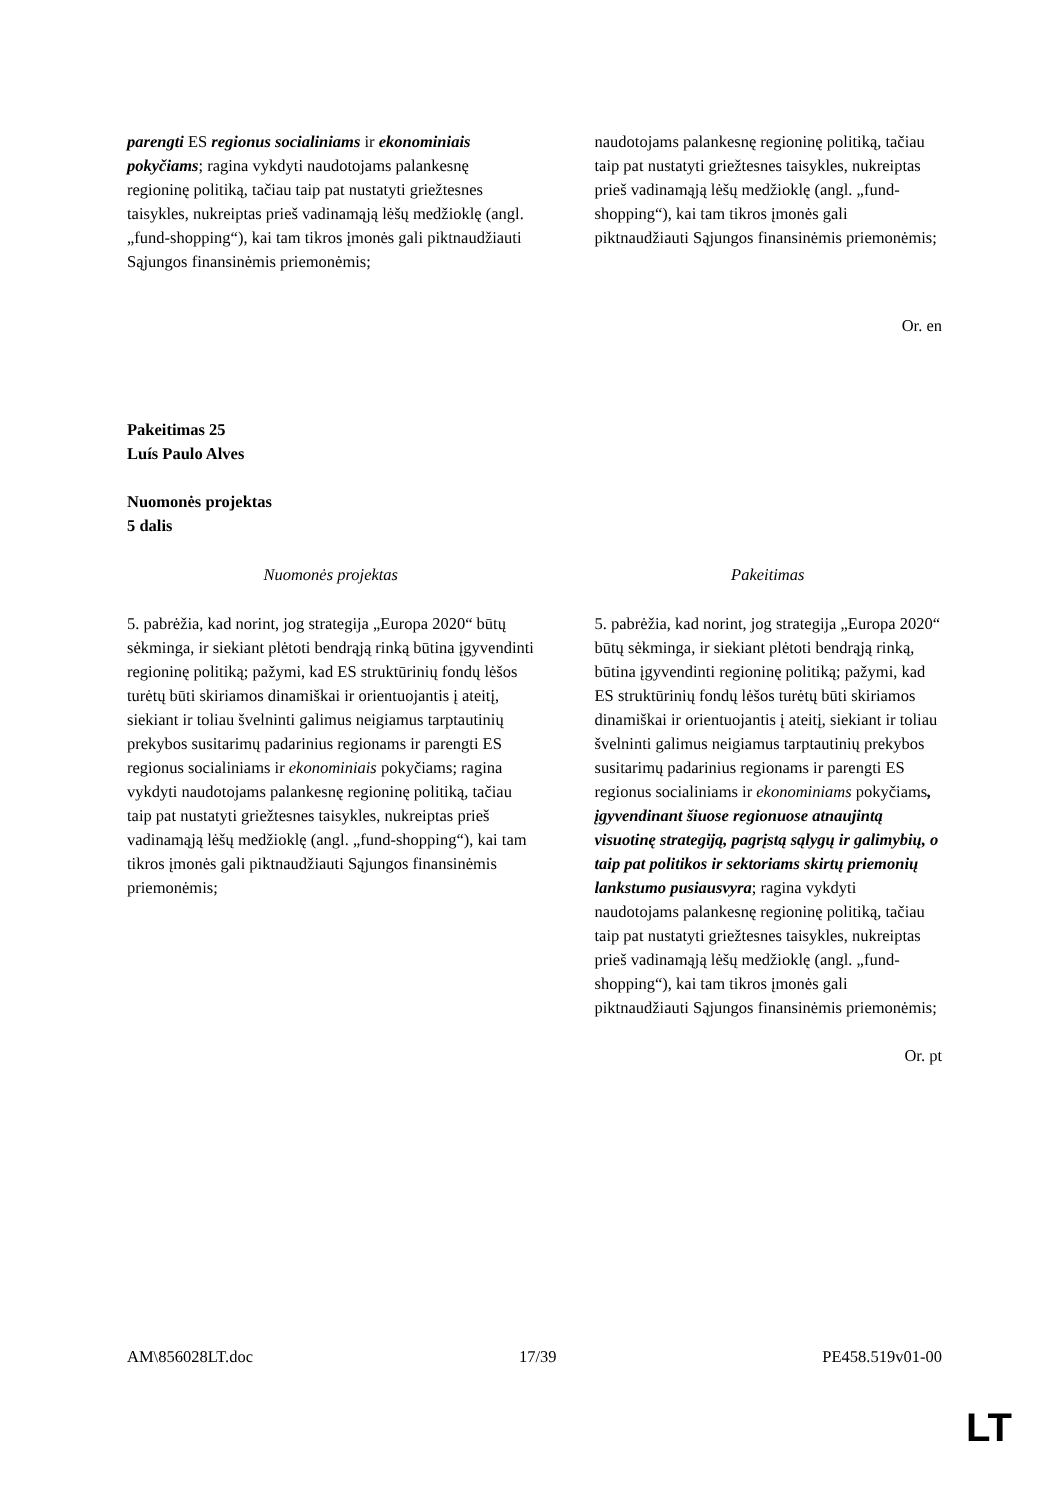| parengti ES regionus socialiniams ir ekonominiais pokyčiams ; ragina vykdyti naudotojams palankesnę regioninę politiką, tačiau taip pat nustatyti griežtesnes taisykles, nukreiptas prieš vadinamąją lėšų medžioklę (angl. „fund-shopping“), kai tam tikros įmonės gali piktnaudžiauti Sąjungos finansinėmis priemonėmis; | naudotojams palankesnę regioninę politiką, tačiau taip pat nustatyti griežtesnes taisykles, nukreiptas prieš vadinamąją lėšų medžioklę (angl. „fund-shopping“), kai tam tikros įmonės gali piktnaudžiauti Sąjungos finansinėmis priemonėmis; |
Or. en
Pakeitimas 25
Luís Paulo Alves
Nuomonės projektas
5 dalis
| Nuomonės projektas | Pakeitimas |
| --- | --- |
| 5. pabrėžia, kad norint, jog strategija „Europa 2020“ būtų sėkminga, ir siekiant plėtoti bendrąją rinką būtina įgyvendinti regioninę politiką; pažymi, kad ES struktūrinių fondų lėšos turėtų būti skiriamos dinamiškai ir orientuojantis į ateitį, siekiant ir toliau švelninti galimus neigiamus tarptautinių prekybos susitarimų padarinius regionams ir parengti ES regionus socialiniams ir ekonominiais pokyčiams; ragina vykdyti naudotojams palankesnę regioninę politiką, tačiau taip pat nustatyti griežtesnes taisykles, nukreiptas prieš vadinamąją lėšų medžioklę (angl. „fund-shopping“), kai tam tikros įmonės gali piktnaudžiauti Sąjungos finansinėmis priemonėmis; | 5. pabrėžia, kad norint, jog strategija „Europa 2020“ būtų sėkminga, ir siekiant plėtoti bendrąją rinką, būtina įgyvendinti regioninę politiką; pažymi, kad ES struktūrinių fondų lėšos turėtų būti skiriamos dinamiškai ir orientuojantis į ateitį, siekiant ir toliau švelninti galimus neigiamus tarptautinių prekybos susitarimų padarinius regionams ir parengti ES regionus socialiniams ir ekonominiams pokyčiams , įgyvendinant šiuose regionuose atnaujintą visuotinę strategiją, pagrįstą sąlygų ir galimybių, o taip pat politikos ir sektoriams skirtų priemonių lankstumo pusiausvyra ; ragina vykdyti naudotojams palankesnę regioninę politiką, tačiau taip pat nustatyti griežtesnes taisykles, nukreiptas prieš vadinamąją lėšų medžioklę (angl. „fund-shopping“), kai tam tikros įmonės gali piktnaudžiauti Sąjungos finansinėmis priemonėmis; |
Or. pt
AM\856028LT.doc 17/39 PE458.519v01-00
LT